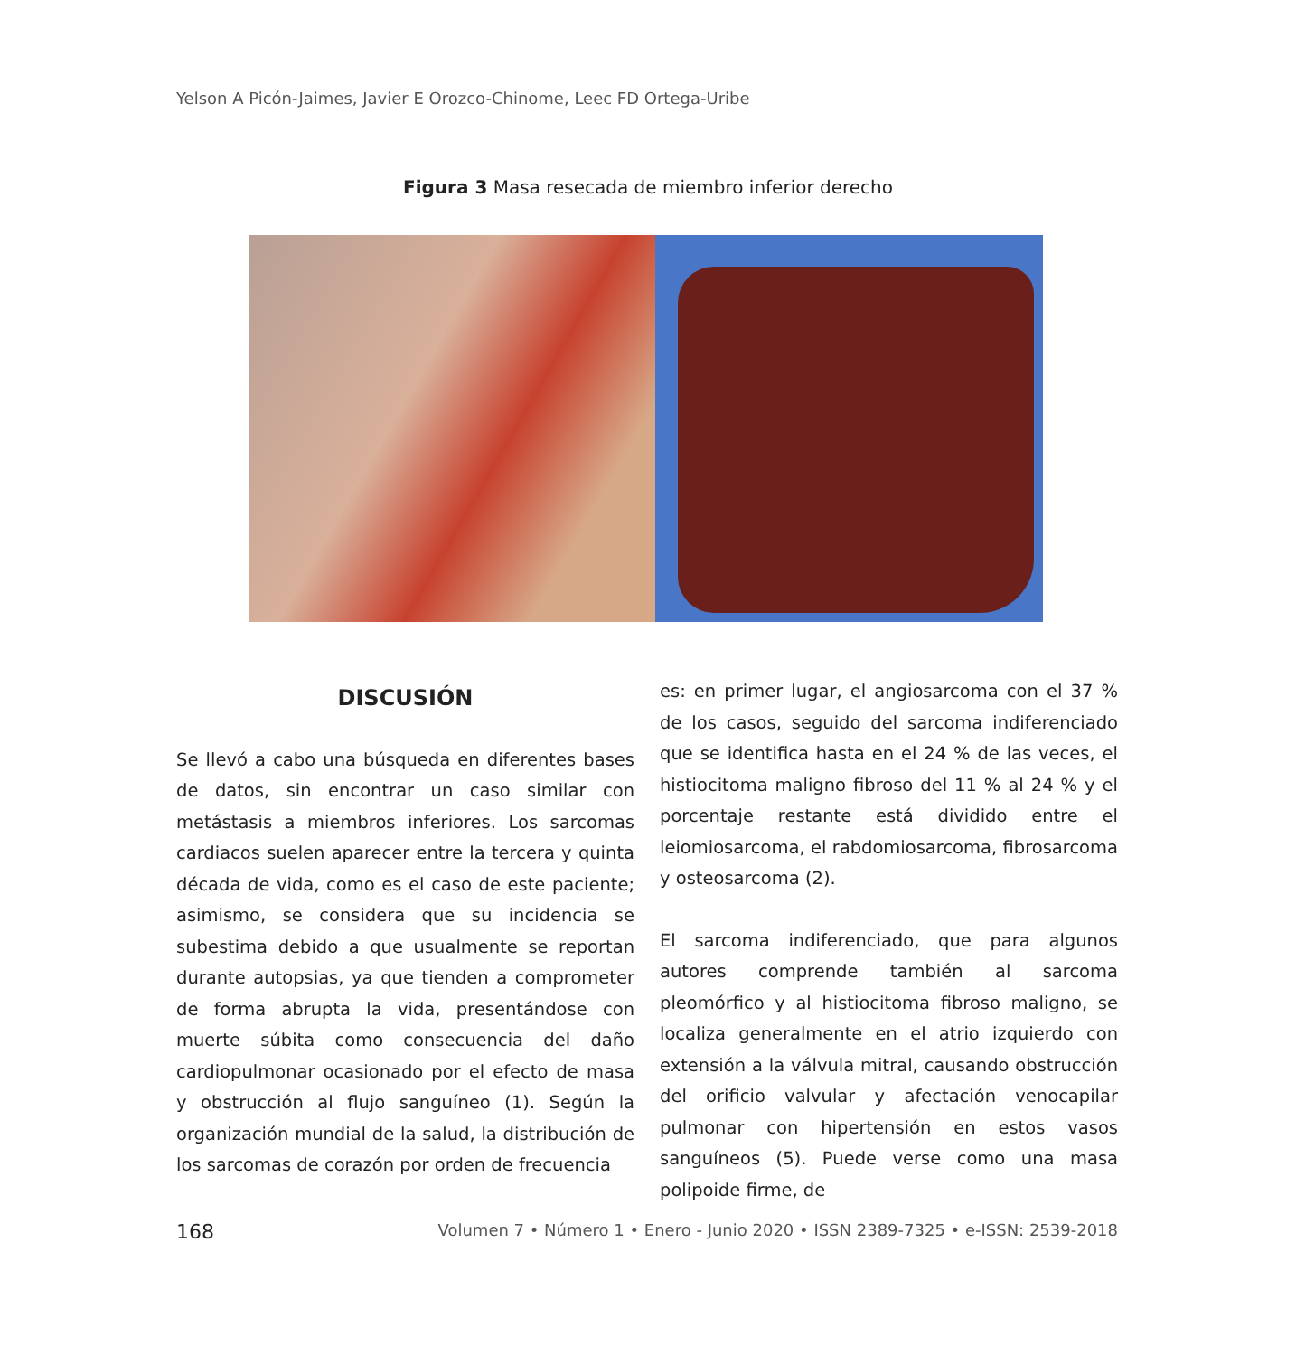Yelson A Picón-Jaimes, Javier E Orozco-Chinome, Leec FD Ortega-Uribe
Figura 3 Masa resecada de miembro inferior derecho
DISCUSIÓN
Se llevó a cabo una búsqueda en diferentes bases de datos, sin encontrar un caso similar con metástasis a miembros inferiores. Los sarcomas cardiacos suelen aparecer entre la tercera y quinta década de vida, como es el caso de este paciente; asimismo, se considera que su incidencia se subestima debido a que usualmente se reportan durante autopsias, ya que tienden a comprometer de forma abrupta la vida, presentándose con muerte súbita como consecuencia del daño cardiopulmonar ocasionado por el efecto de masa y obstrucción al flujo sanguíneo (1). Según la organización mundial de la salud, la distribución de los sarcomas de corazón por orden de frecuencia
es: en primer lugar, el angiosarcoma con el 37 % de los casos, seguido del sarcoma indiferenciado que se identifica hasta en el 24 % de las veces, el histiocitoma maligno fibroso del 11 % al 24 % y el porcentaje restante está dividido entre el leiomiosarcoma, el rabdomiosarcoma, fibrosarcoma y osteosarcoma (2).
El sarcoma indiferenciado, que para algunos autores comprende también al sarcoma pleomórfico y al histiocitoma fibroso maligno, se localiza generalmente en el atrio izquierdo con extensión a la válvula mitral, causando obstrucción del orificio valvular y afectación venocapilar pulmonar con hipertensión en estos vasos sanguíneos (5). Puede verse como una masa polipoide firme, de
168 Volumen 7 • Número 1 • Enero - Junio 2020 • ISSN 2389-7325 • e-ISSN: 2539-2018